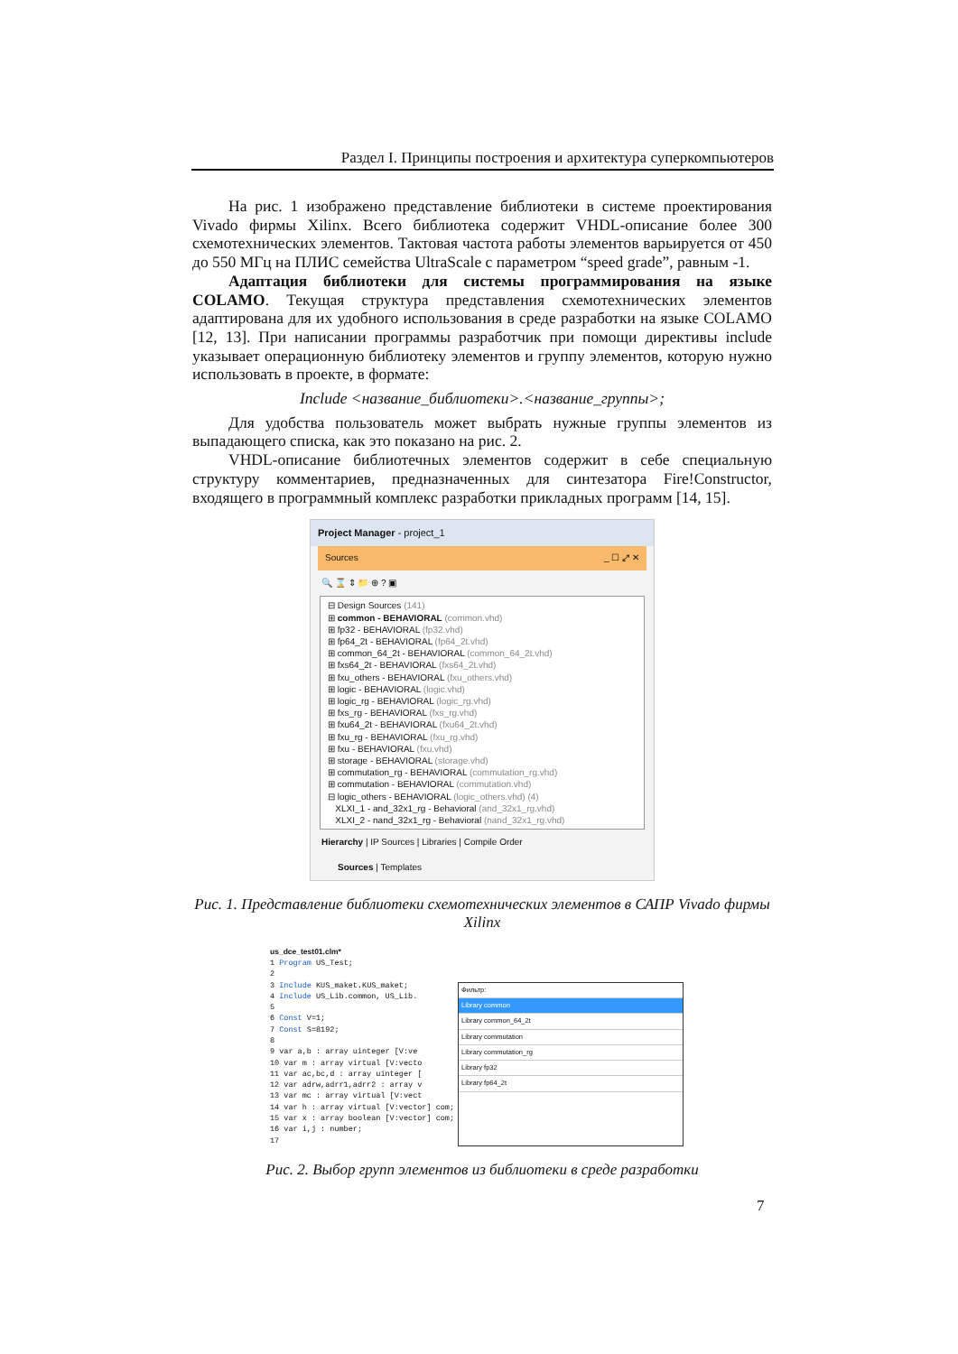Раздел I. Принципы построения и архитектура суперкомпьютеров
На рис. 1 изображено представление библиотеки в системе проектирования Vivado фирмы Xilinx. Всего библиотека содержит VHDL-описание более 300 схемотехнических элементов. Тактовая частота работы элементов варьируется от 450 до 550 МГц на ПЛИС семейства UltraScale с параметром “speed grade”, равным -1.
Адаптация библиотеки для системы программирования на языке COLAMO. Текущая структура представления схемотехнических элементов адаптирована для их удобного использования в среде разработки на языке COLAMO [12, 13]. При написании программы разработчик при помощи директивы include указывает операционную библиотеку элементов и группу элементов, которую нужно использовать в проекте, в формате:
Include <название_библиотеки>.<название_группы>;
Для удобства пользователь может выбрать нужные группы элементов из выпадающего списка, как это показано на рис. 2.
VHDL-описание библиотечных элементов содержит в себе специальную структуру комментариев, предназначенных для синтезатора Fire!Constructor, входящего в программный комплекс разработки прикладных программ [14, 15].
Project Manager - project_1
Sources _ ☐ ⤢ ✕
🔍 ⌛ ⇕ 📁 ⊕ ? ▣
⊟ Design Sources (141)
⊞ common - BEHAVIORAL (common.vhd)
⊞ fp32 - BEHAVIORAL (fp32.vhd)
⊞ fp64_2t - BEHAVIORAL (fp64_2t.vhd)
⊞ common_64_2t - BEHAVIORAL (common_64_2t.vhd)
⊞ fxs64_2t - BEHAVIORAL (fxs64_2t.vhd)
⊞ fxu_others - BEHAVIORAL (fxu_others.vhd)
⊞ logic - BEHAVIORAL (logic.vhd)
⊞ logic_rg - BEHAVIORAL (logic_rg.vhd)
⊞ fxs_rg - BEHAVIORAL (fxs_rg.vhd)
⊞ fxu64_2t - BEHAVIORAL (fxu64_2t.vhd)
⊞ fxu_rg - BEHAVIORAL (fxu_rg.vhd)
⊞ fxu - BEHAVIORAL (fxu.vhd)
⊞ storage - BEHAVIORAL (storage.vhd)
⊞ commutation_rg - BEHAVIORAL (commutation_rg.vhd)
⊞ commutation - BEHAVIORAL (commutation.vhd)
⊟ logic_others - BEHAVIORAL (logic_others.vhd) (4)
XLXI_1 - and_32x1_rg - Behavioral (and_32x1_rg.vhd)
XLXI_2 - nand_32x1_rg - Behavioral (nand_32x1_rg.vhd)
Hierarchy | IP Sources | Libraries | Compile Order
Sources | Templates
Рис. 1. Представление библиотеки схемотехнических элементов в САПР Vivado фирмы Xilinx
us_dce_test01.clm*
1 Program US_Test;
2
3 Include KUS_maket.KUS_maket;
4 Include US_Lib.common, US_Lib.
5
6 Const V=1;
7 Const S=8192;
8
9 var a,b : array uinteger [V:ve
10 var m : array virtual [V:vecto
11 var ac,bc,d : array uinteger [
12 var adrw,adrr1,adrr2 : array v
13 var mc : array virtual [V:vect
14 var h : array virtual [V:vector] com;
15 var x : array boolean [V:vector] com;
16 var i,j : number;
17
Фильтр:
Library common
Library common_64_2t
Library commutation
Library commutation_rg
Library fp32
Library fp64_2t
Рис. 2. Выбор групп элементов из библиотеки в среде разработки
7